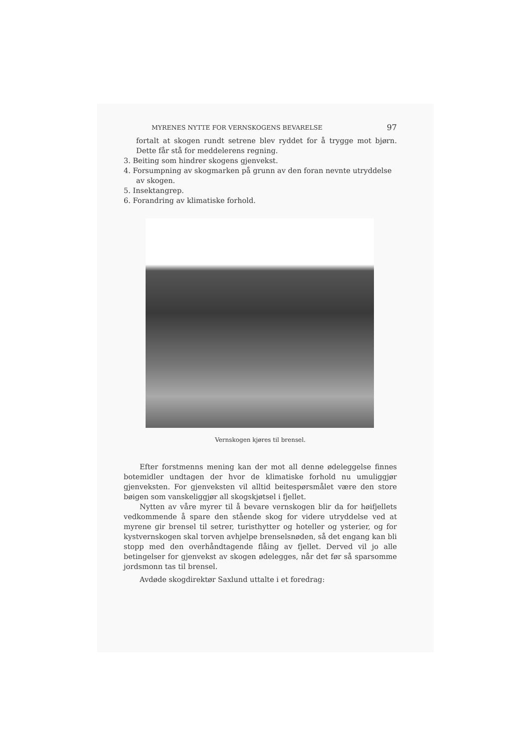MYRENES NYTTE FOR VERNSKOGENS BEVARELSE 97
fortalt at skogen rundt setrene blev ryddet for å trygge mot bjørn. Dette får stå for meddelerens regning.
3. Beiting som hindrer skogens gjenvekst.
4. Forsumpning av skogmarken på grunn av den foran nevnte utryddelse av skogen.
5. Insektangrep.
6. Forandring av klimatiske forhold.
Vernskogen kjøres til brensel.
Efter forstmenns mening kan der mot all denne ødeleggelse finnes botemidler undtagen der hvor de klimatiske forhold nu umuliggjør gjenveksten. For gjenveksten vil alltid beitespørsmålet være den store bøigen som vanskeliggjør all skogskjøtsel i fjellet.
Nytten av våre myrer til å bevare vernskogen blir da for høifjellets vedkommende å spare den stående skog for videre utryddelse ved at myrene gir brensel til setrer, turisthytter og hoteller og ysterier, og for kystvernskogen skal torven avhjelpe brenselsnøden, så det engang kan bli stopp med den overhåndtagende flåing av fjellet. Derved vil jo alle betingelser for gjenvekst av skogen ødelegges, når det før så sparsomme jordsmonn tas til brensel.
Avdøde skogdirektør Saxlund uttalte i et foredrag: